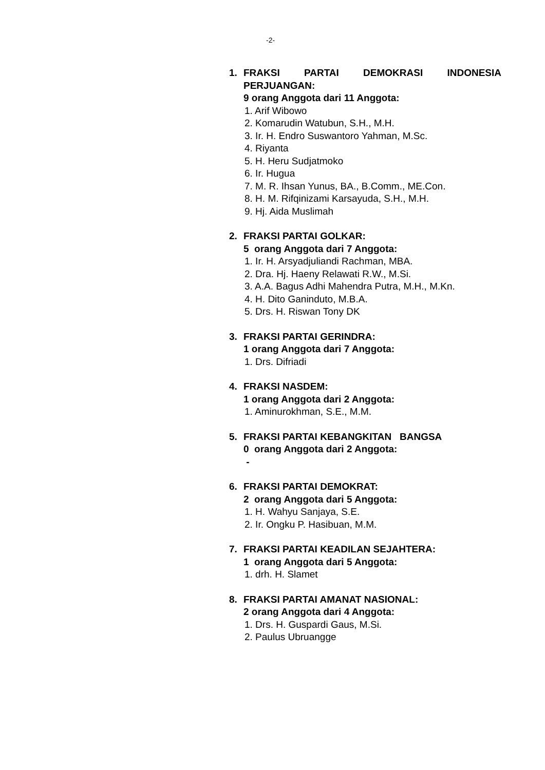-2-
1. FRAKSI PARTAI DEMOKRASI INDONESIA PERJUANGAN:
9 orang Anggota dari 11 Anggota:
1. Arif Wibowo
2. Komarudin Watubun, S.H., M.H.
3. Ir. H. Endro Suswantoro Yahman, M.Sc.
4. Riyanta
5. H. Heru Sudjatmoko
6. Ir. Hugua
7. M. R. Ihsan Yunus, BA., B.Comm., ME.Con.
8. H. M. Rifqinizami Karsayuda, S.H., M.H.
9. Hj. Aida Muslimah
2. FRAKSI PARTAI GOLKAR:
5 orang Anggota dari 7 Anggota:
1. Ir. H. Arsyadjuliandi Rachman, MBA.
2. Dra. Hj. Haeny Relawati R.W., M.Si.
3. A.A. Bagus Adhi Mahendra Putra, M.H., M.Kn.
4. H. Dito Ganinduto, M.B.A.
5. Drs. H. Riswan Tony DK
3. FRAKSI PARTAI GERINDRA:
1 orang Anggota dari 7 Anggota:
1. Drs. Difriadi
4. FRAKSI NASDEM:
1 orang Anggota dari 2 Anggota:
1. Aminurokhman, S.E., M.M.
5. FRAKSI PARTAI KEBANGKITAN BANGSA
0 orang Anggota dari 2 Anggota:
-
6. FRAKSI PARTAI DEMOKRAT:
2 orang Anggota dari 5 Anggota:
1. H. Wahyu Sanjaya, S.E.
2. Ir. Ongku P. Hasibuan, M.M.
7. FRAKSI PARTAI KEADILAN SEJAHTERA:
1 orang Anggota dari 5 Anggota:
1. drh. H. Slamet
8. FRAKSI PARTAI AMANAT NASIONAL:
2 orang Anggota dari 4 Anggota:
1. Drs. H. Guspardi Gaus, M.Si.
2. Paulus Ubruangge